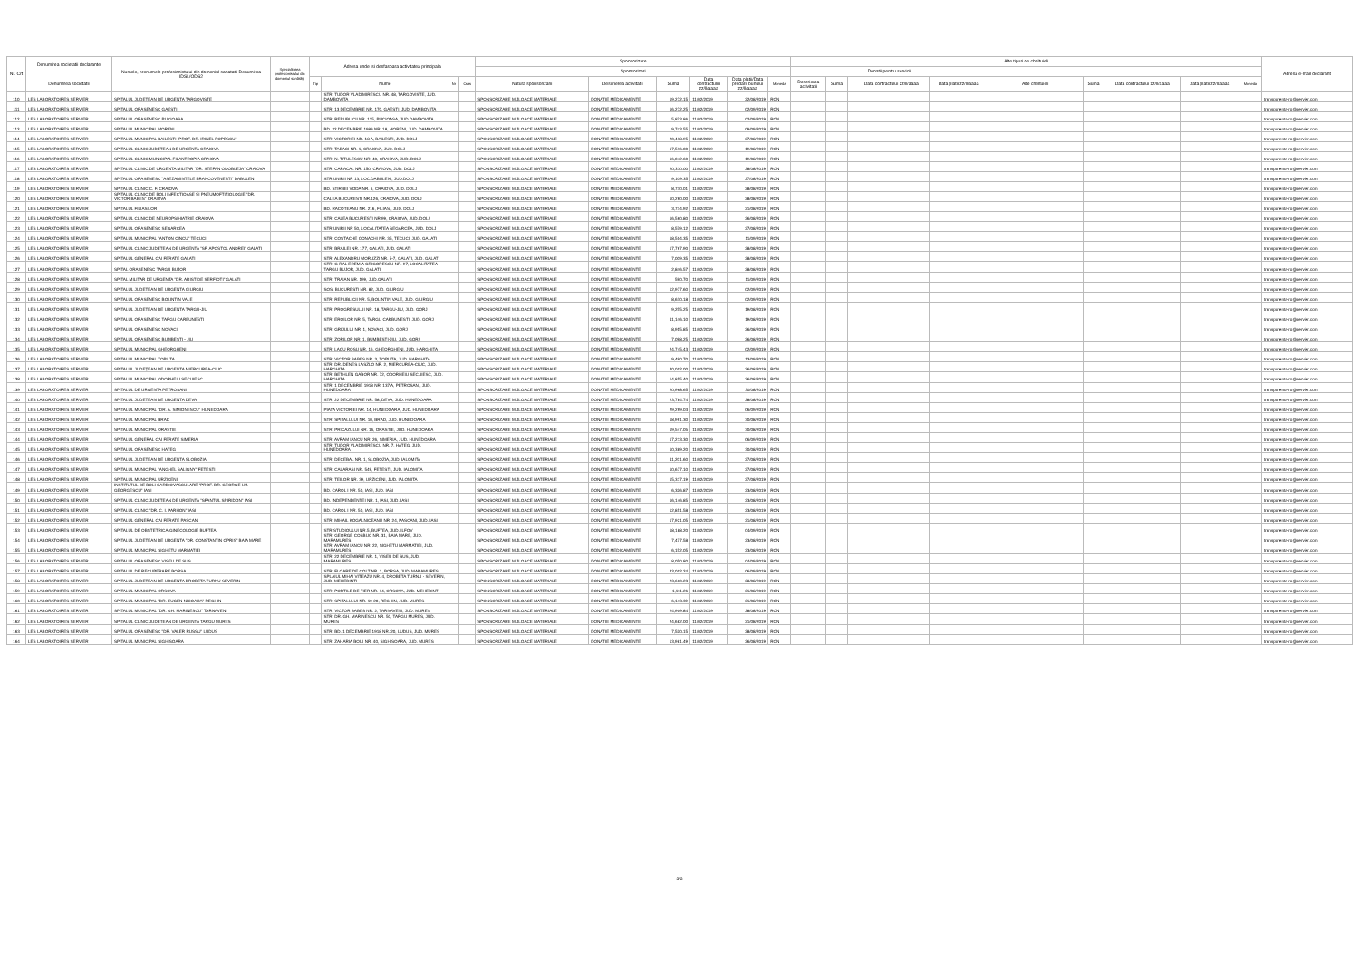| Nr. Crt | Denumirea societatii declarante Denumirea societatii | Numele, prenumele profesionistului din domeniul sanatatii Denumirea IDSL/ODS2 | Specialitatea profesionistului din domeniul sănătăţii | Adresa unde isi desfasoara activitatea principala | | | | Sponsorizare | | | | | | Alte tipuri de cheltuieli | | | | | | | | | | Adresa e-mail declarant |
| --- | --- | --- | --- | --- | --- | --- | --- | --- | --- | --- | --- | --- | --- | --- | --- | --- | --- | --- | --- | --- | --- | --- | --- | --- |
| | | | | | | | | Sponsorizari | | | | | | Donatii pentru servicii | | | | | | | | | | |
| | | | | Tip | Nume | Nr | Oras | Natura sponsorizarii | Descrierea activitatii | Suma | Data contractului zz/ll/aaaa | Data platii/Data predarii bunului zz/ll/aaaa | Moneda | Descrierea activitatii | Suma | | Data contractului zz/ll/aaaa | Data platii zz/ll/aaaa | Alte cheltuieli | Suma | Data contractului zz/ll/aaaa | Data platii zz/ll/aaaa | Moneda | |
| 110 | LES LABORATOIRES SERVIER | SPITALUL JUDETEAN DE URGENTA TARGOVISTE | | | STR. TUDOR VLADIMIRESCU NR. 48, TARGOVISTE, JUD. DAMBOVITA | | | SPONSORIZARE MIJLOACE MATERIALE | DONATIE MEDICAMENTE | 19,272.15 | 11/02/2019 | 22/08/2019 | RON | | | | | | | | | | | transparenta-ro@servier.com |
| 111 | LES LABORATOIRES SERVIER | SPITALUL ORASENESC GAESTI | | | STR. 13 DECEMBRIE NR. 170, GAESTI, JUD. DAMBOVITA | | | SPONSORIZARE MIJLOACE MATERIALE | DONATIE MEDICAMENTE | 16,272.25 | 11/02/2019 | 02/09/2019 | RON | | | | | | | | | | | transparenta-ro@servier.com |
| 112 | LES LABORATOIRES SERVIER | SPITALUL ORASENESC PUCIOASA | | | STR. REPUBLICII NR. 125, PUCIOASA, JUD.DAMBOVITA | | | SPONSORIZARE MIJLOACE MATERIALE | DONATIE MEDICAMENTE | 5,873.86 | 11/02/2019 | 02/09/2019 | RON | | | | | | | | | | | transparenta-ro@servier.com |
| 113 | LES LABORATOIRES SERVIER | SPITALUL MUNICIPAL MORENI | | | BD. 22 DECEMBRIE 1989 NR. 18, MORENI, JUD. DAMBOVITA | | | SPONSORIZARE MIJLOACE MATERIALE | DONATIE MEDICAMENTE | 9,743.55 | 11/02/2019 | 09/09/2019 | RON | | | | | | | | | | | transparenta-ro@servier.com |
| 114 | LES LABORATOIRES SERVIER | SPITALUL MUNICIPAL BAILESTI "PROF. DR. IRINEL POPESCU" | | | STR. VICTORIEI NR. 18 A, BAILESTI, JUD. DOLJ | | | SPONSORIZARE MIJLOACE MATERIALE | DONATIE MEDICAMENTE | 20,438.95 | 11/02/2019 | 27/08/2019 | RON | | | | | | | | | | | transparenta-ro@servier.com |
| 115 | LES LABORATOIRES SERVIER | SPITALUL CLINIC JUDETEAN DE URGENTA CRAIOVA | | | STR. TABACI NR. 1, CRAIOVA, JUD. DOLJ | | | SPONSORIZARE MIJLOACE MATERIALE | DONATIE MEDICAMENTE | 17,516.00 | 11/02/2019 | 19/08/2019 | RON | | | | | | | | | | | transparenta-ro@servier.com |
| 116 | LES LABORATOIRES SERVIER | SPITALUL CLINIC MUNICIPAL FILANTROPIA CRAIOVA | | | STR. N. TITULESCU NR. 40, CRAIOVA, JUD. DOLJ | | | SPONSORIZARE MIJLOACE MATERIALE | DONATIE MEDICAMENTE | 16,042.60 | 11/02/2019 | 19/08/2019 | RON | | | | | | | | | | | transparenta-ro@servier.com |
| 117 | LES LABORATOIRES SERVIER | SPITALUL CLINIC DE URGENTA MILITAR "DR. STEFAN ODOBLEJA" CRAIOVA | | | STR. CARACAL NR. 150, CRAIOVA, JUD. DOLJ | | | SPONSORIZARE MIJLOACE MATERIALE | DONATIE MEDICAMENTE | 20,330.00 | 11/02/2019 | 28/08/2019 | RON | | | | | | | | | | | transparenta-ro@servier.com |
| 118 | LES LABORATOIRES SERVIER | SPITALUL ORASENESC "ASEZAMINTELE BRANCOVENESTI" DABULENI | | | STR UNIRII NR 13, LOC.DABULENI, JUD.DOLJ | | | SPONSORIZARE MIJLOACE MATERIALE | DONATIE MEDICAMENTE | 9,109.35 | 11/02/2019 | 27/08/2019 | RON | | | | | | | | | | | transparenta-ro@servier.com |
| 119 | LES LABORATOIRES SERVIER | SPITALUL CLINIC C. F. CRAIOVA | | | BD. STIRBEI VODA NR. 6, CRAIOVA, JUD. DOLJ | | | SPONSORIZARE MIJLOACE MATERIALE | DONATIE MEDICAMENTE | 8,730.01 | 11/02/2019 | 28/08/2019 | RON | | | | | | | | | | | transparenta-ro@servier.com |
| 120 | LES LABORATOIRES SERVIER | SPITALUL CLINIC DE BOLI INFECTIOASE SI PNEUMOFTIZIOLOGIE "DR. VICTOR BABES" CRAIOVA | | | CALEA BUCURESTI NR.126, CRAIOVA, JUD. DOLJ | | | SPONSORIZARE MIJLOACE MATERIALE | DONATIE MEDICAMENTE | 10,260.00 | 11/02/2019 | 28/08/2019 | RON | | | | | | | | | | | transparenta-ro@servier.com |
| 121 | LES LABORATOIRES SERVIER | SPITALUL FILIASILOR | | | BD. RACOTEANU NR. 216, FILIASI, JUD. DOLJ | | | SPONSORIZARE MIJLOACE MATERIALE | DONATIE MEDICAMENTE | 3,734.92 | 11/02/2019 | 21/08/2019 | RON | | | | | | | | | | | transparenta-ro@servier.com |
| 122 | LES LABORATOIRES SERVIER | SPITALUL CLINIC DE NEUROPSIHIATRIE CRAIOVA | | | STR. CALEA BUCURESTI NR.99, CRAIOVA, JUD. DOLJ | | | SPONSORIZARE MIJLOACE MATERIALE | DONATIE MEDICAMENTE | 16,560.80 | 11/02/2019 | 26/08/2019 | RON | | | | | | | | | | | transparenta-ro@servier.com |
| 123 | LES LABORATOIRES SERVIER | SPITALUL ORASENESC SEGARCEA | | | STR UNIRII NR 50, LOCALITATEA SEGARCEA, JUD. DOLJ | | | SPONSORIZARE MIJLOACE MATERIALE | DONATIE MEDICAMENTE | 8,579.12 | 11/02/2019 | 27/08/2019 | RON | | | | | | | | | | | transparenta-ro@servier.com |
| 124 | LES LABORATOIRES SERVIER | SPITALUL MUNICIPAL "ANTON CINCU" TECUCI | | | STR. COSTACHE CONACHI NR. 35, TECUCI, JUD. GALATI | | | SPONSORIZARE MIJLOACE MATERIALE | DONATIE MEDICAMENTE | 18,504.35 | 11/02/2019 | 11/09/2019 | RON | | | | | | | | | | | transparenta-ro@servier.com |
| 125 | LES LABORATOIRES SERVIER | SPITALUL CLINIC JUDETEAN DE URGENTA "SF. APOSTOL ANDREI" GALATI | | | STR. BRAILEI NR. 177, GALATI, JUD. GALATI | | | SPONSORIZARE MIJLOACE MATERIALE | DONATIE MEDICAMENTE | 17,767.90 | 11/02/2019 | 28/08/2019 | RON | | | | | | | | | | | transparenta-ro@servier.com |
| 126 | LES LABORATOIRES SERVIER | SPITALUL GENERAL CAI FERATE GALATI | | | STR. ALEXANDRU MORUZZI NR. 5-7, GALATI, JUD. GALATI | | | SPONSORIZARE MIJLOACE MATERIALE | DONATIE MEDICAMENTE | 7,009.35 | 11/02/2019 | 28/08/2019 | RON | | | | | | | | | | | transparenta-ro@servier.com |
| 127 | LES LABORATOIRES SERVIER | SPITAL ORASENESC TARGU BUJOR | | | STR. G-RAL EREMIA GRIGORESCU NR. 97, LOCALITATEA TARGU BUJOR, JUD. GALATI | | | SPONSORIZARE MIJLOACE MATERIALE | DONATIE MEDICAMENTE | 2,846.57 | 11/02/2019 | 28/08/2019 | RON | | | | | | | | | | | transparenta-ro@servier.com |
| 128 | LES LABORATOIRES SERVIER | SPITAL MILITAR DE URGENTA "DR. ARISTIDE SERFIOTI" GALATI | | | STR. TRAIAN NR. 199, JUD.GALATI | | | SPONSORIZARE MIJLOACE MATERIALE | DONATIE MEDICAMENTE | 590.70 | 11/02/2019 | 11/09/2019 | RON | | | | | | | | | | | transparenta-ro@servier.com |
| 129 | LES LABORATOIRES SERVIER | SPITALUL JUDETEAN DE URGENTA GIURGIU | | | SOS. BUCURESTI NR. 82, JUD. GIURGIU | | | SPONSORIZARE MIJLOACE MATERIALE | DONATIE MEDICAMENTE | 12,977.60 | 11/02/2019 | 02/09/2019 | RON | | | | | | | | | | | transparenta-ro@servier.com |
| 130 | LES LABORATOIRES SERVIER | SPITALUL ORASENESC BOLINTIN VALE | | | STR. REPUBLICII NR. 5, BOLINTIN VALE, JUD. GIURGIU | | | SPONSORIZARE MIJLOACE MATERIALE | DONATIE MEDICAMENTE | 8,630.18 | 11/02/2019 | 02/09/2019 | RON | | | | | | | | | | | transparenta-ro@servier.com |
| 131 | LES LABORATOIRES SERVIER | SPITALUL JUDETEAN DE URGENTA TARGU-JIU | | | STR. PROGRESULUI NR. 18, TARGU-JIU, JUD. GORJ | | | SPONSORIZARE MIJLOACE MATERIALE | DONATIE MEDICAMENTE | 9,255.25 | 11/02/2019 | 19/08/2019 | RON | | | | | | | | | | | transparenta-ro@servier.com |
| 132 | LES LABORATOIRES SERVIER | SPITALUL ORASENESC TARGU CARBUNESTI | | | STR. EROILOR NR. 5, TARGU CARBUNESTI, JUD. GORJ | | | SPONSORIZARE MIJLOACE MATERIALE | DONATIE MEDICAMENTE | 11,146.10 | 11/02/2019 | 19/08/2019 | RON | | | | | | | | | | | transparenta-ro@servier.com |
| 133 | LES LABORATOIRES SERVIER | SPITALUL ORASENESC NOVACI | | | STR. GRIJULUI NR. 1, NOVACI, JUD. GORJ | | | SPONSORIZARE MIJLOACE MATERIALE | DONATIE MEDICAMENTE | 8,915.85 | 11/02/2019 | 26/08/2019 | RON | | | | | | | | | | | transparenta-ro@servier.com |
| 134 | LES LABORATOIRES SERVIER | SPITALUL ORASENESC BUMBESTI - JIU | | | STR. ZORILOR NR. 1, BUMBESTI-JIU, JUD. GORJ | | | SPONSORIZARE MIJLOACE MATERIALE | DONATIE MEDICAMENTE | 7,098.25 | 11/02/2019 | 26/08/2019 | RON | | | | | | | | | | | transparenta-ro@servier.com |
| 135 | LES LABORATOIRES SERVIER | SPITALUL MUNICIPAL GHEORGHENI | | | STR. LACU ROSU NR. 16, GHEORGHENI, JUD. HARGHITA | | | SPONSORIZARE MIJLOACE MATERIALE | DONATIE MEDICAMENTE | 24,745.43 | 11/02/2019 | 02/09/2019 | RON | | | | | | | | | | | transparenta-ro@servier.com |
| 136 | LES LABORATOIRES SERVIER | SPITALUL MUNICIPAL TOPLITA | | | STR. VICTOR BABES NR. 3, TOPLITA, JUD. HARGHITA | | | SPONSORIZARE MIJLOACE MATERIALE | DONATIE MEDICAMENTE | 9,490.70 | 11/02/2019 | 13/09/2019 | RON | | | | | | | | | | | transparenta-ro@servier.com |
| 137 | LES LABORATOIRES SERVIER | SPITALUL JUDEȚEAN DE URGENTA MIERCUREA-CIUC | | | STR. DR. DENES LASZLO NR. 2, MIERCUREA-CIUC, JUD. HARGHITA | | | SPONSORIZARE MIJLOACE MATERIALE | DONATIE MEDICAMENTE | 20,002.00 | 11/02/2019 | 26/08/2019 | RON | | | | | | | | | | | transparenta-ro@servier.com |
| 138 | LES LABORATOIRES SERVIER | SPITALUL MUNICIPAL ODORHEIU SECUIESC | | | STR. BETHLEN GABOR NR. 72, ODORHEIU SECUIESC, JUD. HARGHITA | | | SPONSORIZARE MIJLOACE MATERIALE | DONATIE MEDICAMENTE | 14,855.40 | 11/02/2019 | 26/08/2019 | RON | | | | | | | | | | | transparenta-ro@servier.com |
| 139 | LES LABORATOIRES SERVIER | SPITALUL DE URGENTA PETROSANI | | | STR. 1 DECEMBRIE 1918 NR. 137 A, PETROSANI, JUD. HUNEDOARA | | | SPONSORIZARE MIJLOACE MATERIALE | DONATIE MEDICAMENTE | 20,968.65 | 11/02/2019 | 30/08/2019 | RON | | | | | | | | | | | transparenta-ro@servier.com |
| 140 | LES LABORATOIRES SERVIER | SPITALUL JUDETEAN DE URGENTA DEVA | | | STR. 22 DECEMBRIE NR. 58, DEVA, JUD. HUNEDOARA | | | SPONSORIZARE MIJLOACE MATERIALE | DONATIE MEDICAMENTE | 23,784.74 | 11/02/2019 | 28/08/2019 | RON | | | | | | | | | | | transparenta-ro@servier.com |
| 141 | LES LABORATOIRES SERVIER | SPITALUL MUNICIPAL "DR. A. SIMIONESCU" HUNEDOARA | | | PIATA VICTORIEI NR. 14, HUNEDOARA, JUD. HUNEDOARA | | | SPONSORIZARE MIJLOACE MATERIALE | DONATIE MEDICAMENTE | 29,299.03 | 11/02/2019 | 06/09/2019 | RON | | | | | | | | | | | transparenta-ro@servier.com |
| 142 | LES LABORATOIRES SERVIER | SPITALUL MUNICIPAL BRAD | | | STR. SPITALULUI NR. 10, BRAD, JUD. HUNEDOARA | | | SPONSORIZARE MIJLOACE MATERIALE | DONATIE MEDICAMENTE | 18,991.30 | 11/02/2019 | 30/08/2019 | RON | | | | | | | | | | | transparenta-ro@servier.com |
| 143 | LES LABORATOIRES SERVIER | SPITALUL MUNICIPAL ORASTIE | | | STR. PRICAZULUI NR. 16, ORASTIE, JUD. HUNEDOARA | | | SPONSORIZARE MIJLOACE MATERIALE | DONATIE MEDICAMENTE | 19,547.05 | 11/02/2019 | 30/08/2019 | RON | | | | | | | | | | | transparenta-ro@servier.com |
| 144 | LES LABORATOIRES SERVIER | SPITALUL GENERAL CAI FERATE SIMERIA | | | STR. AVRAM IANCU NR. 26, SIMERIA, JUD. HUNEDOARA | | | SPONSORIZARE MIJLOACE MATERIALE | DONATIE MEDICAMENTE | 17,213.30 | 11/02/2019 | 06/09/2019 | RON | | | | | | | | | | | transparenta-ro@servier.com |
| 145 | LES LABORATOIRES SERVIER | SPITALUL ORASENESC HATEG | | | STR. TUDOR VLADIMIRESCU NR. 7, HATEG, JUD. HUNEDOARA | | | SPONSORIZARE MIJLOACE MATERIALE | DONATIE MEDICAMENTE | 10,389.20 | 11/02/2019 | 30/08/2019 | RON | | | | | | | | | | | transparenta-ro@servier.com |
| 146 | LES LABORATOIRES SERVIER | SPITALUL JUDETEAN DE URGENTA SLOBOZIA | | | STR. DECEBAL NR. 1, SLOBOZIA, JUD. IALOMITA | | | SPONSORIZARE MIJLOACE MATERIALE | DONATIE MEDICAMENTE | 11,201.60 | 11/02/2019 | 27/08/2019 | RON | | | | | | | | | | | transparenta-ro@servier.com |
| 147 | LES LABORATOIRES SERVIER | SPITALUL MUNICIPAL "ANGHEL SALIGNY" FETESTI | | | STR. CALARASI NR. 549, FETESTI, JUD. IALOMITA | | | SPONSORIZARE MIJLOACE MATERIALE | DONATIE MEDICAMENTE | 10,677.10 | 11/02/2019 | 27/08/2019 | RON | | | | | | | | | | | transparenta-ro@servier.com |
| 148 | LES LABORATOIRES SERVIER | SPITALUL MUNICIPAL URZICENI | | | STR. TEILOR NR. 39, URZICENI, JUD. IALOMITA | | | SPONSORIZARE MIJLOACE MATERIALE | DONATIE MEDICAMENTE | 15,337.19 | 11/02/2019 | 27/08/2019 | RON | | | | | | | | | | | transparenta-ro@servier.com |
| 149 | LES LABORATOIRES SERVIER | INSTITUTUL DE BOLI CARDIOVASCULARE "PROF. DR. GEORGE I.M. GEORGESCU" IASI | | | BD. CAROL I NR. 50, IASI, JUD. IASI | | | SPONSORIZARE MIJLOACE MATERIALE | DONATIE MEDICAMENTE | 6,326.87 | 11/02/2019 | 23/08/2019 | RON | | | | | | | | | | | transparenta-ro@servier.com |
| 150 | LES LABORATOIRES SERVIER | SPITALUL CLINIC JUDETEAN DE URGENTA "SFANTUL SPIRIDON" IASI | | | BD. INDEPENDENTEI NR. 1, IASI, JUD. IASI | | | SPONSORIZARE MIJLOACE MATERIALE | DONATIE MEDICAMENTE | 16,146.85 | 11/02/2019 | 23/08/2019 | RON | | | | | | | | | | | transparenta-ro@servier.com |
| 151 | LES LABORATOIRES SERVIER | SPITALUL CLINIC "DR. C. I. PARHON" IASI | | | BD. CAROL I NR. 50, IASI, JUD. IASI | | | SPONSORIZARE MIJLOACE MATERIALE | DONATIE MEDICAMENTE | 12,851.58 | 11/02/2019 | 23/08/2019 | RON | | | | | | | | | | | transparenta-ro@servier.com |
| 152 | LES LABORATOIRES SERVIER | SPITALUL GENERAL CAI FERATE PASCANI | | | STR. MIHAIL KOGALNICEANU NR. 24, PASCANI, JUD. IASI | | | SPONSORIZARE MIJLOACE MATERIALE | DONATIE MEDICAMENTE | 17,921.05 | 11/02/2019 | 21/08/2019 | RON | | | | | | | | | | | transparenta-ro@servier.com |
| 153 | LES LABORATOIRES SERVIER | SPITALUL DE OBSTETRICA-GINECOLOGIE BUFTEA | | | STR.STUDIOULUI NR.5, BUFTEA, JUD. ILFOV | | | SPONSORIZARE MIJLOACE MATERIALE | DONATIE MEDICAMENTE | 18,188.20 | 11/02/2019 | 04/09/2019 | RON | | | | | | | | | | | transparenta-ro@servier.com |
| 154 | LES LABORATOIRES SERVIER | SPITALUL JUDETEAN DE URGENTA "DR. CONSTANTIN OPRIS" BAIA MARE | | | STR. GEORGE COSBUC NR. 31, BAIA MARE, JUD. MARAMURES | | | SPONSORIZARE MIJLOACE MATERIALE | DONATIE MEDICAMENTE | 7,477.58 | 11/02/2019 | 23/08/2019 | RON | | | | | | | | | | | transparenta-ro@servier.com |
| 155 | LES LABORATOIRES SERVIER | SPITALUL MUNICIPAL SIGHETU MARMATIEI | | | STR. AVRAM IANCU NR. 22, SIGHETU MARMATIEI, JUD. MARAMURES | | | SPONSORIZARE MIJLOACE MATERIALE | DONATIE MEDICAMENTE | 6,152.05 | 11/02/2019 | 23/08/2019 | RON | | | | | | | | | | | transparenta-ro@servier.com |
| 156 | LES LABORATOIRES SERVIER | SPITALUL ORASENESC VISEU DE SUS | | | STR. 22 DECEMBRIE NR. 1, VISEU DE SUS, JUD. MARAMURES | | | SPONSORIZARE MIJLOACE MATERIALE | DONATIE MEDICAMENTE | 8,050.80 | 11/02/2019 | 04/09/2019 | RON | | | | | | | | | | | transparenta-ro@servier.com |
| 157 | LES LABORATOIRES SERVIER | SPITALUL DE RECUPERARE BORSA | | | STR. FLOARE DE COLT NR. 1, BORSA, JUD. MARAMURES | | | SPONSORIZARE MIJLOACE MATERIALE | DONATIE MEDICAMENTE | 23,002.24 | 11/02/2019 | 06/09/2019 | RON | | | | | | | | | | | transparenta-ro@servier.com |
| 158 | LES LABORATOIRES SERVIER | SPITALUL JUDETEAN DE URGENTA DROBETA TURNU SEVERIN | | | SPLAIUL MIHAI VITEAZU NR. 4, DROBETA TURNU - SEVERIN, JUD. MEHEDINTI | | | SPONSORIZARE MIJLOACE MATERIALE | DONATIE MEDICAMENTE | 23,660.23 | 11/02/2019 | 28/08/2019 | RON | | | | | | | | | | | transparenta-ro@servier.com |
| 159 | LES LABORATOIRES SERVIER | SPITALUL MUNICIPAL ORSOVA | | | STR. PORTILE DE FIER NR. 34, ORSOVA, JUD. MEHEDINTI | | | SPONSORIZARE MIJLOACE MATERIALE | DONATIE MEDICAMENTE | 1,111.26 | 11/02/2019 | 21/08/2019 | RON | | | | | | | | | | | transparenta-ro@servier.com |
| 160 | LES LABORATOIRES SERVIER | SPITALUL MUNICIPAL "DR. EUGEN NICOARA" REGHIN | | | STR. SPITALULUI NR. 19-20, REGHIN, JUD. MURES | | | SPONSORIZARE MIJLOACE MATERIALE | DONATIE MEDICAMENTE | 6,143.39 | 11/02/2019 | 21/08/2019 | RON | | | | | | | | | | | transparenta-ro@servier.com |
| 161 | LES LABORATOIRES SERVIER | SPITALUL MUNICIPAL "DR. GH. MARINESCU" TARNAVENI | | | STR. VICTOR BABES NR. 2, TARNAVENI, JUD. MURES | | | SPONSORIZARE MIJLOACE MATERIALE | DONATIE MEDICAMENTE | 24,909.84 | 11/02/2019 | 28/08/2019 | RON | | | | | | | | | | | transparenta-ro@servier.com |
| 162 | LES LABORATOIRES SERVIER | SPITALUL CLINIC JUDETEAN DE URGENTA TARGU MURES | | | STR. DR. GH. MARINESCU NR. 50, TARGU MURES, JUD. MURES | | | SPONSORIZARE MIJLOACE MATERIALE | DONATIE MEDICAMENTE | 24,682.00 | 11/02/2019 | 21/08/2019 | RON | | | | | | | | | | | transparenta-ro@servier.com |
| 163 | LES LABORATOIRES SERVIER | SPITALUL ORASENESC "DR. VALER RUSSU" LUDUS | | | STR. BD. 1 DECEMBRIE 1918 NR. 20, LUDUS, JUD. MURES | | | SPONSORIZARE MIJLOACE MATERIALE | DONATIE MEDICAMENTE | 7,520.15 | 11/02/2019 | 28/08/2019 | RON | | | | | | | | | | | transparenta-ro@servier.com |
| 164 | LES LABORATOIRES SERVIER | SPITALUL MUNICIPAL SIGHISOARA | | | STR. ZAHARIA BOIU NR. 40, SIGHISOARA, JUD. MURES | | | SPONSORIZARE MIJLOACE MATERIALE | DONATIE MEDICAMENTE | 13,981.49 | 11/02/2019 | 26/08/2019 | RON | | | | | | | | | | | transparenta-ro@servier.com |
3/3